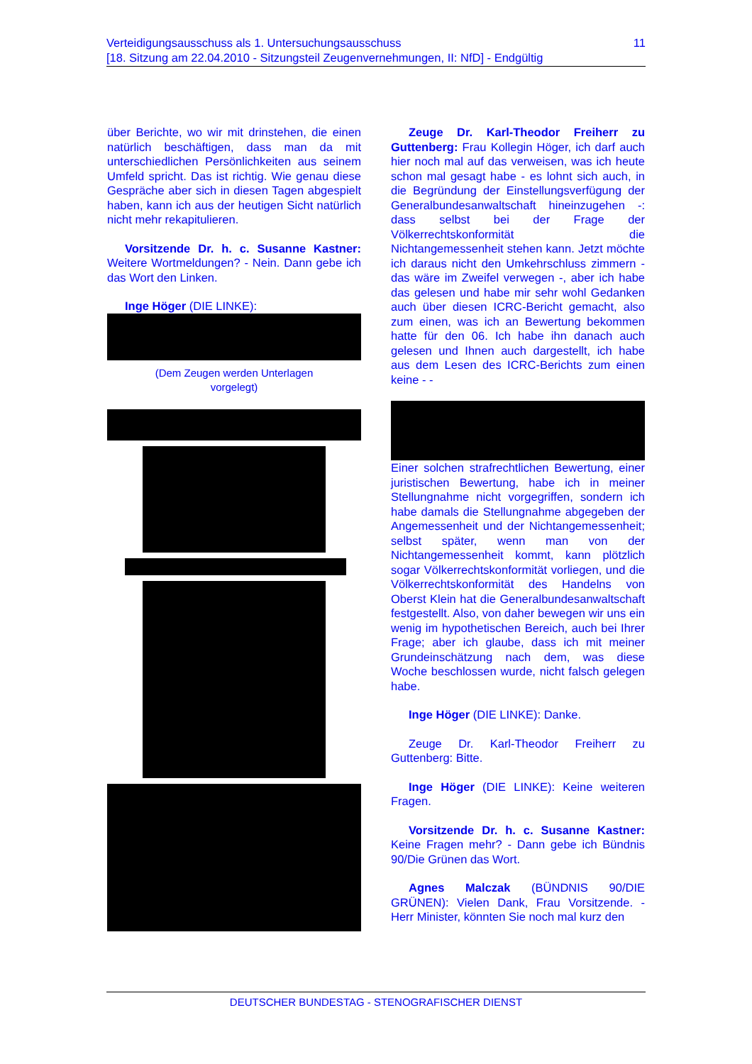Verteidigungsausschuss als 1. Untersuchungsausschuss
[18. Sitzung am 22.04.2010 - Sitzungsteil Zeugenvernehmungen, II: NfD] - Endgültig
11
über Berichte, wo wir mit drinstehen, die einen natürlich beschäftigen, dass man da mit unterschiedlichen Persönlichkeiten aus seinem Umfeld spricht. Das ist richtig. Wie genau diese Gespräche aber sich in diesen Tagen abgespielt haben, kann ich aus der heutigen Sicht natürlich nicht mehr rekapitulieren.
Vorsitzende Dr. h. c. Susanne Kastner: Weitere Wortmeldungen? - Nein. Dann gebe ich das Wort den Linken.
Inge Höger (DIE LINKE):
(Dem Zeugen werden Unterlagen
vorgelegt)
Zeuge Dr. Karl-Theodor Freiherr zu Guttenberg: Frau Kollegin Höger, ich darf auch hier noch mal auf das verweisen, was ich heute schon mal gesagt habe - es lohnt sich auch, in die Begründung der Einstellungsverfügung der Generalbundesanwaltschaft hineinzugehen -: dass selbst bei der Frage der Völkerrechtskonformität die Nichtangemessenheit stehen kann. Jetzt möchte ich daraus nicht den Umkehrschluss zimmern - das wäre im Zweifel verwegen -, aber ich habe das gelesen und habe mir sehr wohl Gedanken auch über diesen ICRC-Bericht gemacht, also zum einen, was ich an Bewertung bekommen hatte für den 06. Ich habe ihn danach auch gelesen und Ihnen auch dargestellt, ich habe aus dem Lesen des ICRC-Berichts zum einen keine - -
Einer solchen strafrechtlichen Bewertung, einer juristischen Bewertung, habe ich in meiner Stellungnahme nicht vorgegriffen, sondern ich habe damals die Stellungnahme abgegeben der Angemessenheit und der Nichtangemessenheit; selbst später, wenn man von der Nichtangemessenheit kommt, kann plötzlich sogar Völkerrechtskonformität vorliegen, und die Völkerrechtskonformität des Handelns von Oberst Klein hat die Generalbundesanwaltschaft festgestellt. Also, von daher bewegen wir uns ein wenig im hypothetischen Bereich, auch bei Ihrer Frage; aber ich glaube, dass ich mit meiner Grundeinschätzung nach dem, was diese Woche beschlossen wurde, nicht falsch gelegen habe.
Inge Höger (DIE LINKE): Danke.
Zeuge Dr. Karl-Theodor Freiherr zu Guttenberg: Bitte.
Inge Höger (DIE LINKE): Keine weiteren Fragen.
Vorsitzende Dr. h. c. Susanne Kastner: Keine Fragen mehr? - Dann gebe ich Bündnis 90/Die Grünen das Wort.
Agnes Malczak (BÜNDNIS 90/DIE GRÜNEN): Vielen Dank, Frau Vorsitzende. - Herr Minister, könnten Sie noch mal kurz den
DEUTSCHER BUNDESTAG - STENOGRAFISCHER DIENST